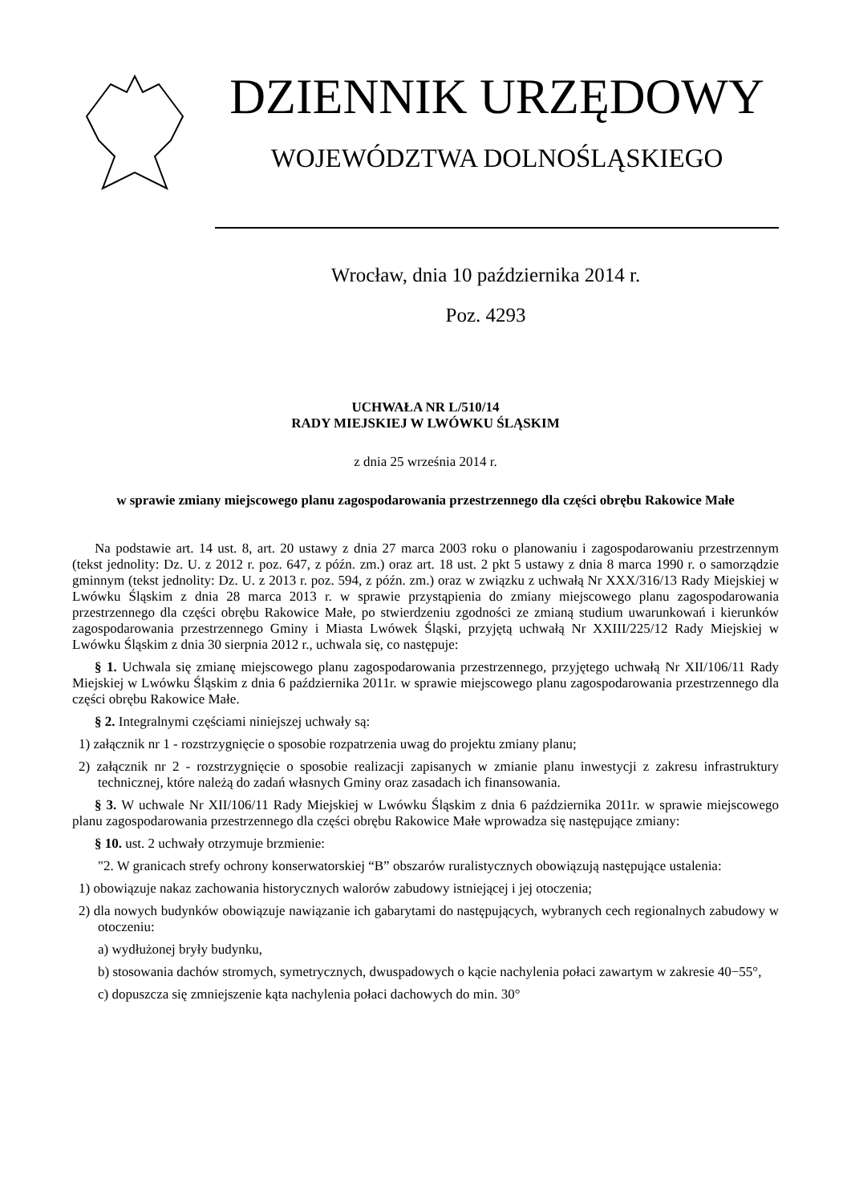DZIENNIK URZĘDOWY
WOJEWÓDZTWA DOLNOŚLĄSKIEGO
Wrocław, dnia 10 października 2014 r.
Poz. 4293
UCHWAŁA NR L/510/14
RADY MIEJSKIEJ W LWÓWKU ŚLĄSKIM
z dnia 25 września 2014 r.
w sprawie zmiany miejscowego planu zagospodarowania przestrzennego dla części obrębu Rakowice Małe
Na podstawie art. 14 ust. 8, art. 20 ustawy z dnia 27 marca 2003 roku o planowaniu i zagospodarowaniu przestrzennym (tekst jednolity: Dz. U. z 2012 r. poz. 647, z późn. zm.) oraz art. 18 ust. 2 pkt 5 ustawy z dnia 8 marca 1990 r. o samorządzie gminnym (tekst jednolity: Dz. U. z 2013 r. poz. 594, z późn. zm.) oraz w związku z uchwałą Nr XXX/316/13 Rady Miejskiej w Lwówku Śląskim z dnia 28 marca 2013 r. w sprawie przystąpienia do zmiany miejscowego planu zagospodarowania przestrzennego dla części obrębu Rakowice Małe, po stwierdzeniu zgodności ze zmianą studium uwarunkowań i kierunków zagospodarowania przestrzennego Gminy i Miasta Lwówek Śląski, przyjętą uchwałą Nr XXIII/225/12 Rady Miejskiej w Lwówku Śląskim z dnia 30 sierpnia 2012 r., uchwala się, co następuje:
§ 1. Uchwala się zmianę miejscowego planu zagospodarowania przestrzennego, przyjętego uchwałą Nr XII/106/11 Rady Miejskiej w Lwówku Śląskim z dnia 6 października 2011r. w sprawie miejscowego planu zagospodarowania przestrzennego dla części obrębu Rakowice Małe.
§ 2. Integralnymi częściami niniejszej uchwały są:
1) załącznik nr 1 - rozstrzygnięcie o sposobie rozpatrzenia uwag do projektu zmiany planu;
2) załącznik nr 2 - rozstrzygnięcie o sposobie realizacji zapisanych w zmianie planu inwestycji z zakresu infrastruktury technicznej, które należą do zadań własnych Gminy oraz zasadach ich finansowania.
§ 3. W uchwale Nr XII/106/11 Rady Miejskiej w Lwówku Śląskim z dnia 6 października 2011r. w sprawie miejscowego planu zagospodarowania przestrzennego dla części obrębu Rakowice Małe wprowadza się następujące zmiany:
§ 10. ust. 2 uchwały otrzymuje brzmienie:
"2. W granicach strefy ochrony konserwatorskiej “B” obszarów ruralistycznych obowiązują następujące ustalenia:
1) obowiązuje nakaz zachowania historycznych walorów zabudowy istniejącej i jej otoczenia;
2) dla nowych budynków obowiązuje nawiązanie ich gabarytami do następujących, wybranych cech regionalnych zabudowy w otoczeniu:
a) wydłużonej bryły budynku,
b) stosowania dachów stromych, symetrycznych, dwuspadowych o kącie nachylenia połaci zawartym w zakresie 40−55°,
c) dopuszcza się zmniejszenie kąta nachylenia połaci dachowych do min. 30°